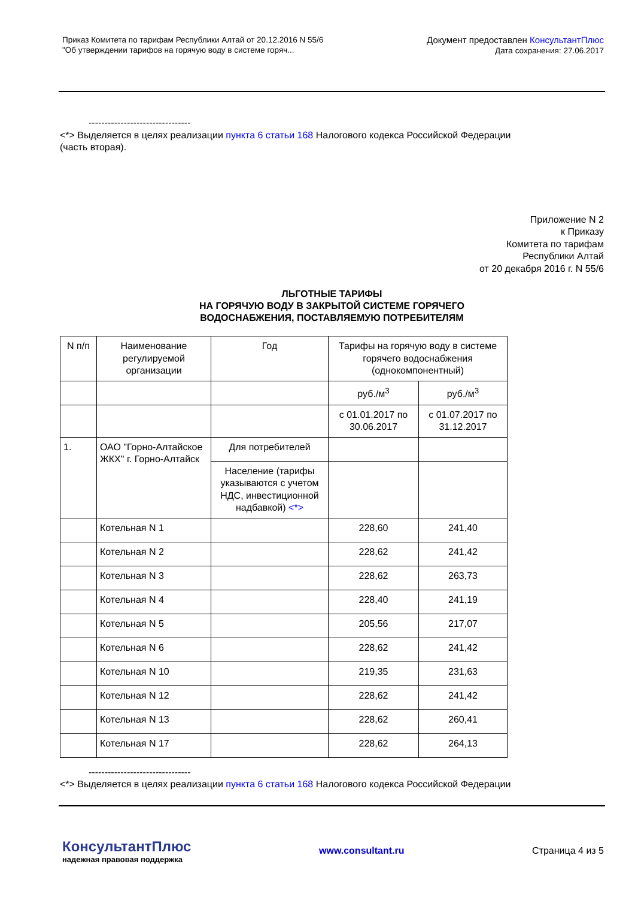Приказ Комитета по тарифам Республики Алтай от 20.12.2016 N 55/6
"Об утверждении тарифов на горячую воду в системе горяч...
Документ предоставлен КонсультантПлюс
Дата сохранения: 27.06.2017
--------------------------------
<*> Выделяется в целях реализации пункта 6 статьи 168 Налогового кодекса Российской Федерации
(часть вторая).
Приложение N 2
к Приказу
Комитета по тарифам
Республики Алтай
от 20 декабря 2016 г. N 55/6
ЛЬГОТНЫЕ ТАРИФЫ
НА ГОРЯЧУЮ ВОДУ В ЗАКРЫТОЙ СИСТЕМЕ ГОРЯЧЕГО
ВОДОСНАБЖЕНИЯ, ПОСТАВЛЯЕМУЮ ПОТРЕБИТЕЛЯМ
| N п/п | Наименование регулируемой организации | Год | Тарифы на горячую воду в системе горячего водоснабжения (однокомпонентный) | |
| | | | руб./м<sup>3</sup> | руб./м<sup>3</sup> |
| | | | с 01.01.2017 по 30.06.2017 | с 01.07.2017 по 31.12.2017 |
| 1. | ОАО "Горно-Алтайское ЖКХ" г. Горно-Алтайск | Для потребителей | | |
| | | Население (тарифы указываются с учетом НДС, инвестиционной надбавкой) <*> | | |
| | Котельная N 1 | | 228,60 | 241,40 |
| | Котельная N 2 | | 228,62 | 241,42 |
| | Котельная N 3 | | 228,62 | 263,73 |
| | Котельная N 4 | | 228,40 | 241,19 |
| | Котельная N 5 | | 205,56 | 217,07 |
| | Котельная N 6 | | 228,62 | 241,42 |
| | Котельная N 10 | | 219,35 | 231,63 |
| | Котельная N 12 | | 228,62 | 241,42 |
| | Котельная N 13 | | 228,62 | 260,41 |
| | Котельная N 17 | | 228,62 | 264,13 |
--------------------------------
<*> Выделяется в целях реализации пункта 6 статьи 168 Налогового кодекса Российской Федерации
КонсультантПлюс
надежная правовая поддержка
www.consultant.ru Страница 4 из 5